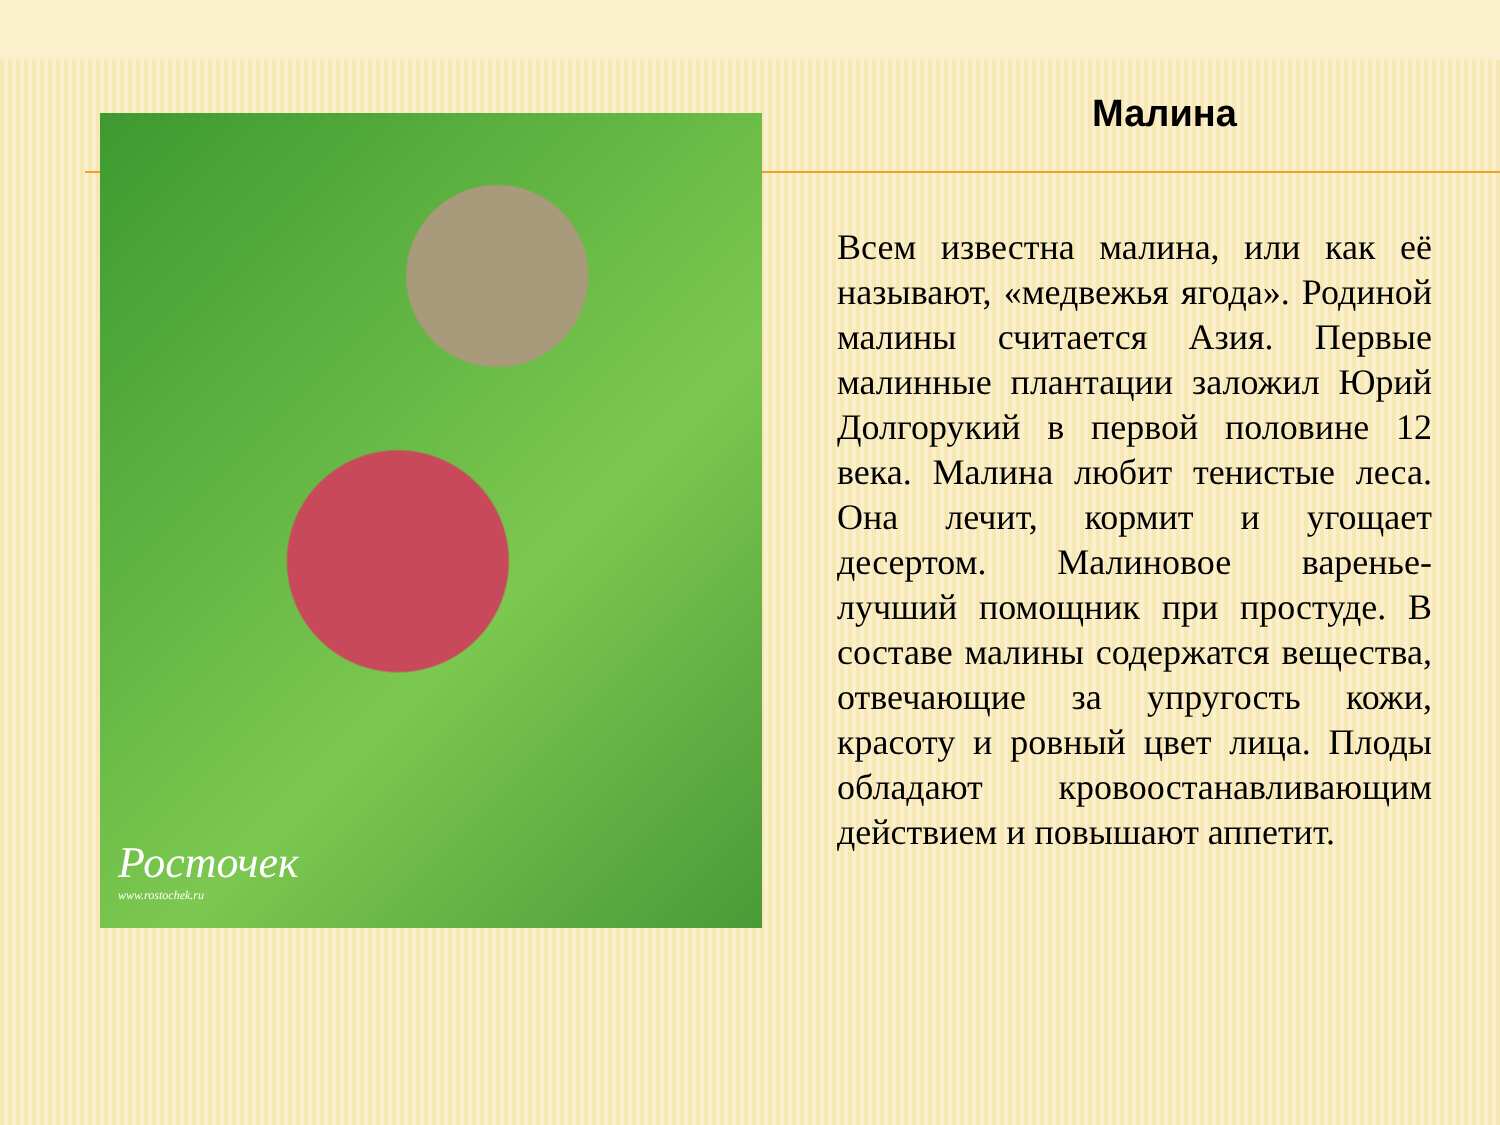Росточек
www.rostochek.ru
Малина
Всем известна малина, или как её называют, «медвежья ягода». Родиной малины считается Азия. Первые малинные плантации заложил Юрий Долгорукий в первой половине 12 века. Малина любит тенистые леса. Она лечит, кормит и угощает десертом. Малиновое варенье- лучший помощник при простуде. В составе малины содержатся вещества, отвечающие за упругость кожи, красоту и ровный цвет лица. Плоды обладают кровоостанавливающим действием и повышают аппетит.